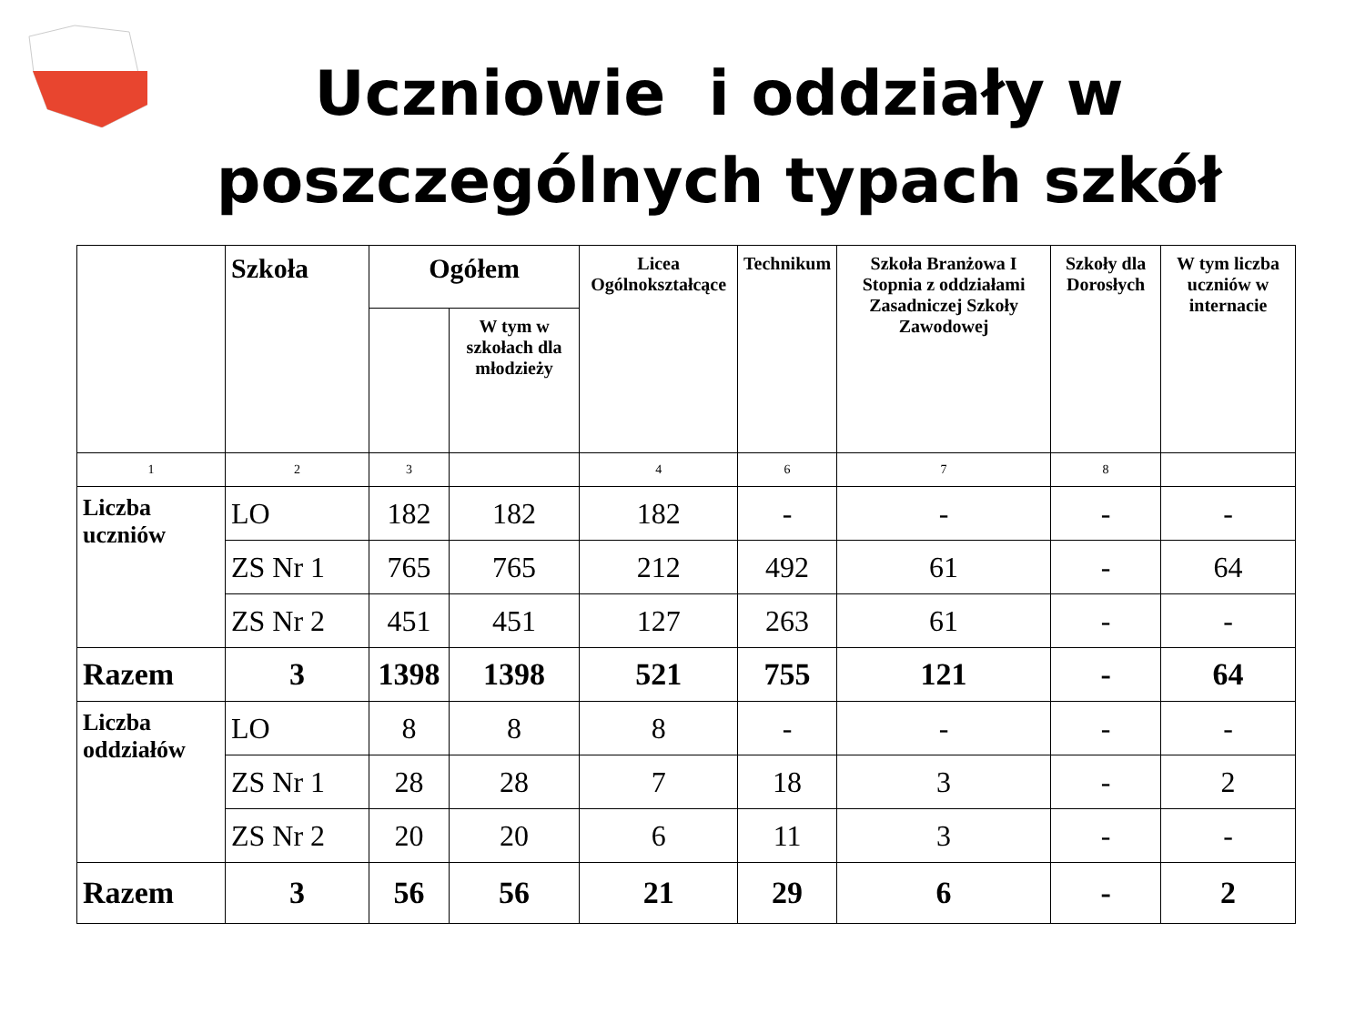Uczniowie i oddziały w
poszczególnych typach szkół
| | Szkoła | Ogółem | | Licea Ogólnokształcące | Technikum | Szkoła Branżowa I Stopnia z oddziałami Zasadniczej Szkoły Zawodowej | Szkoły dla Dorosłych | W tym liczba uczniów w internacie |
| --- | --- | --- | --- | --- | --- | --- | --- | --- |
| | | | W tym w szkołach dla młodzieży | | | | | |
| 1 | 2 | 3 | | 4 | 6 | 7 | 8 | |
| Liczba uczniów | LO | 182 | 182 | 182 | - | - | - | - |
| | ZS Nr 1 | 765 | 765 | 212 | 492 | 61 | - | 64 |
| | ZS Nr 2 | 451 | 451 | 127 | 263 | 61 | - | - |
| Razem | 3 | 1398 | 1398 | 521 | 755 | 121 | - | 64 |
| Liczba oddziałów | LO | 8 | 8 | 8 | - | - | - | - |
| | ZS Nr 1 | 28 | 28 | 7 | 18 | 3 | - | 2 |
| | ZS Nr 2 | 20 | 20 | 6 | 11 | 3 | - | - |
| Razem | 3 | 56 | 56 | 21 | 29 | 6 | - | 2 |